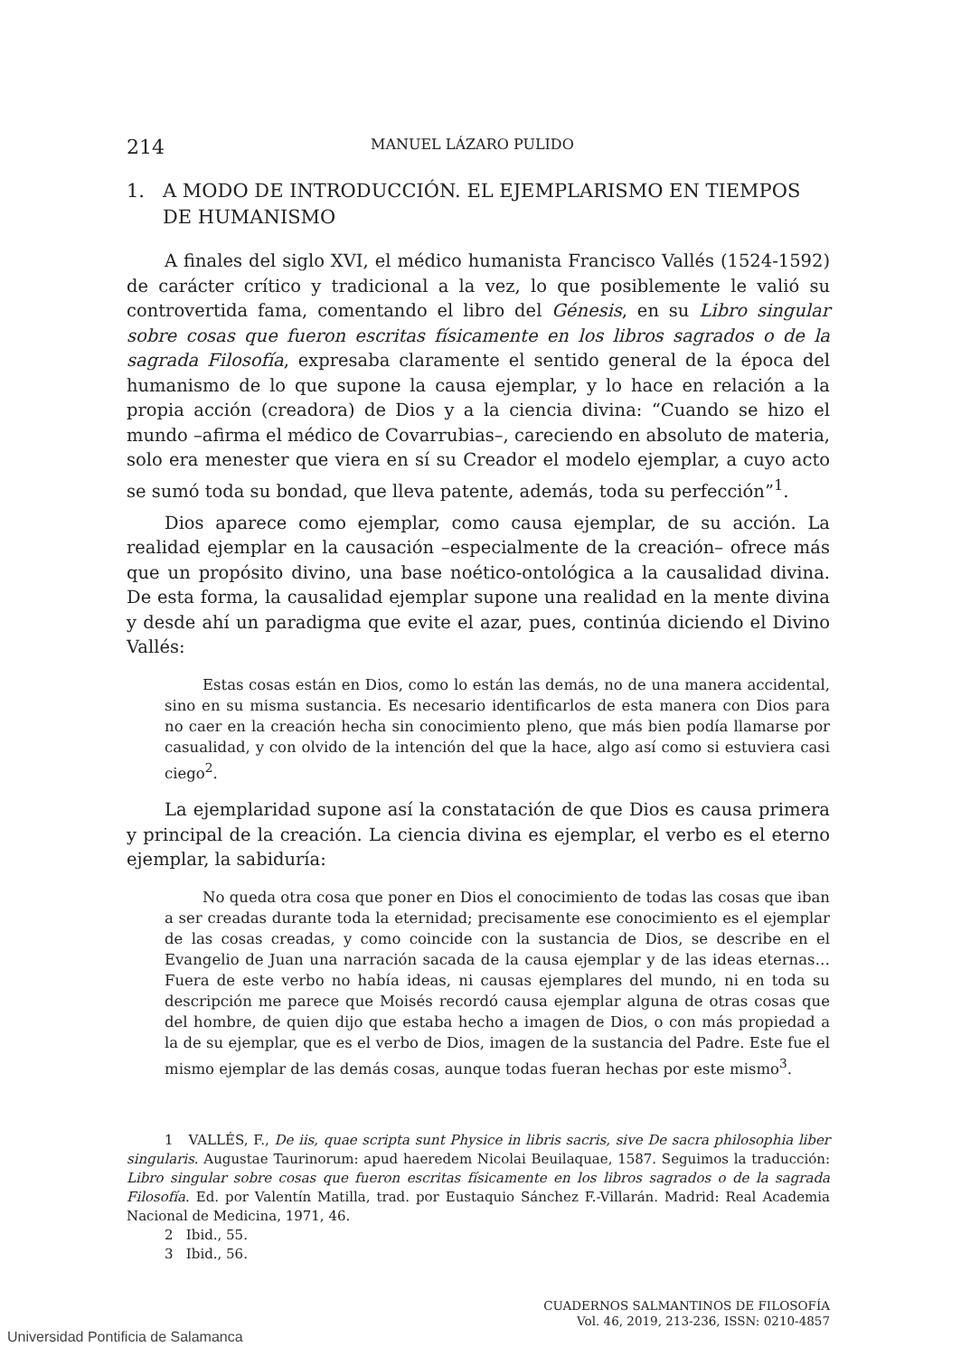214
MANUEL LÁZARO PULIDO
1. A MODO DE INTRODUCCIÓN. EL EJEMPLARISMO EN TIEMPOS DE HUMANISMO
A finales del siglo XVI, el médico humanista Francisco Vallés (1524-1592) de carácter crítico y tradicional a la vez, lo que posiblemente le valió su controvertida fama, comentando el libro del Génesis, en su Libro singular sobre cosas que fueron escritas físicamente en los libros sagrados o de la sagrada Filosofía, expresaba claramente el sentido general de la época del humanismo de lo que supone la causa ejemplar, y lo hace en relación a la propia acción (creadora) de Dios y a la ciencia divina: “Cuando se hizo el mundo –afirma el médico de Covarrubias–, careciendo en absoluto de materia, solo era menester que viera en sí su Creador el modelo ejemplar, a cuyo acto se sumó toda su bondad, que lleva patente, además, toda su perfección”<sup>1</sup>.
Dios aparece como ejemplar, como causa ejemplar, de su acción. La realidad ejemplar en la causación –especialmente de la creación– ofrece más que un propósito divino, una base noético-ontológica a la causalidad divina. De esta forma, la causalidad ejemplar supone una realidad en la mente divina y desde ahí un paradigma que evite el azar, pues, continúa diciendo el Divino Vallés:
Estas cosas están en Dios, como lo están las demás, no de una manera accidental, sino en su misma sustancia. Es necesario identificarlos de esta manera con Dios para no caer en la creación hecha sin conocimiento pleno, que más bien podía llamarse por casualidad, y con olvido de la intención del que la hace, algo así como si estuviera casi ciego<sup>2</sup>.
La ejemplaridad supone así la constatación de que Dios es causa primera y principal de la creación. La ciencia divina es ejemplar, el verbo es el eterno ejemplar, la sabiduría:
No queda otra cosa que poner en Dios el conocimiento de todas las cosas que iban a ser creadas durante toda la eternidad; precisamente ese conocimiento es el ejemplar de las cosas creadas, y como coincide con la sustancia de Dios, se describe en el Evangelio de Juan una narración sacada de la causa ejemplar y de las ideas eternas… Fuera de este verbo no había ideas, ni causas ejemplares del mundo, ni en toda su descripción me parece que Moisés recordó causa ejemplar alguna de otras cosas que del hombre, de quien dijo que estaba hecho a imagen de Dios, o con más propiedad a la de su ejemplar, que es el verbo de Dios, imagen de la sustancia del Padre. Este fue el mismo ejemplar de las demás cosas, aunque todas fueran hechas por este mismo<sup>3</sup>.
1 VALLÉS, F., De iis, quae scripta sunt Physice in libris sacris, sive De sacra philosophia liber singularis. Augustae Taurinorum: apud haeredem Nicolai Beuilaquae, 1587. Seguimos la traducción: Libro singular sobre cosas que fueron escritas físicamente en los libros sagrados o de la sagrada Filosofía. Ed. por Valentín Matilla, trad. por Eustaquio Sánchez F.-Villarán. Madrid: Real Academia Nacional de Medicina, 1971, 46.
2 Ibid., 55.
3 Ibid., 56.
CUADERNOS SALMANTINOS DE FILOSOFÍA
Vol. 46, 2019, 213-236, ISSN: 0210-4857
Universidad Pontificia de Salamanca